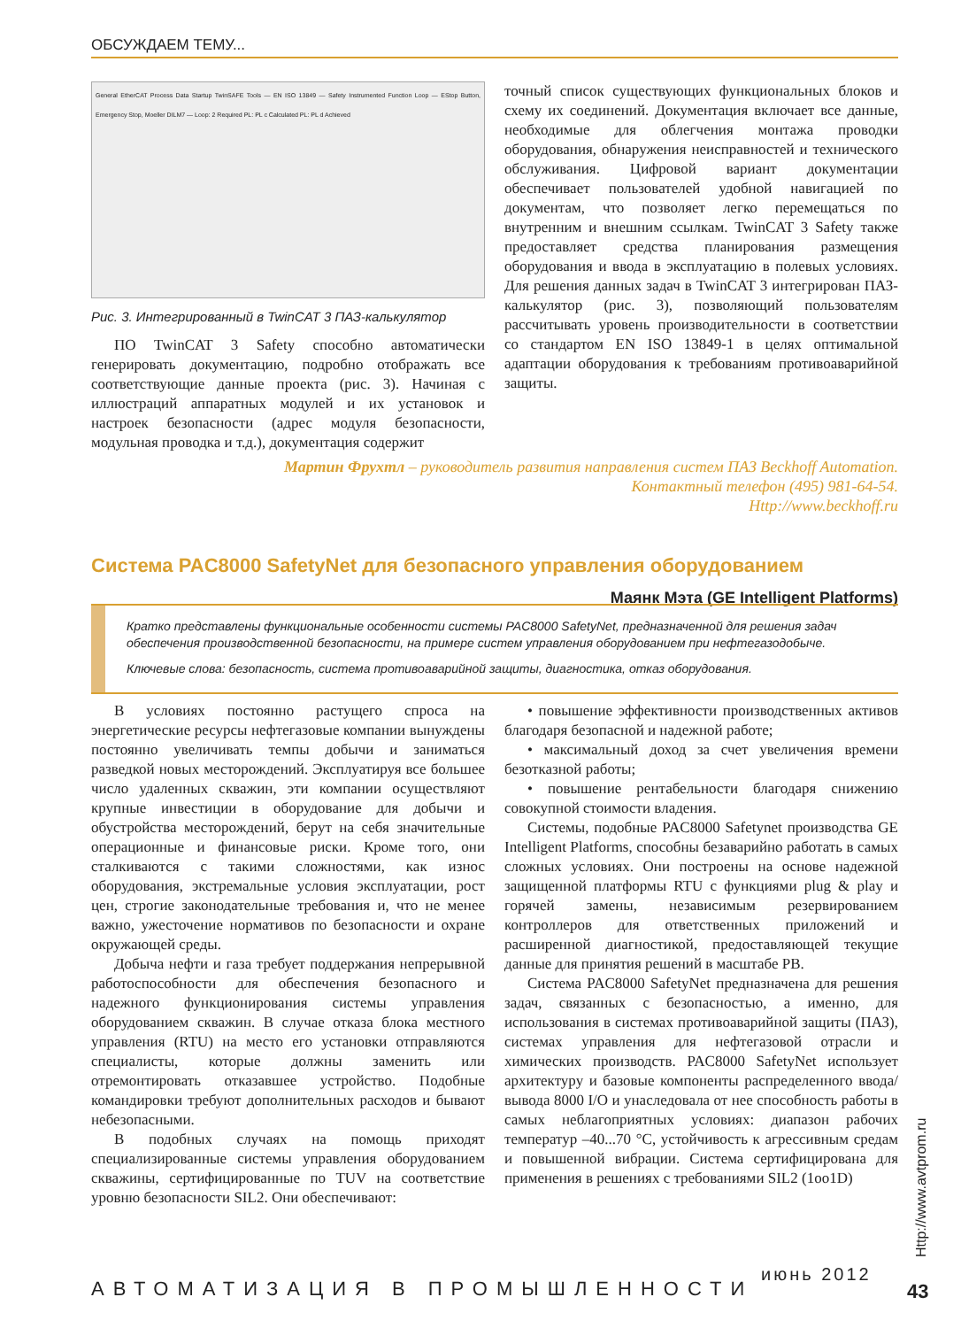ОБСУЖДАЕМ ТЕМУ...
General EtherCAT Process Data Startup TwinSAFE Tools — EN ISO 13849 — Safety Instrumented Function Loop — EStop Button, Emergency Stop, Moeller DILM7 — Loop: 2 Required PL: PL c Calculated PL: PL d Achieved
Рис. 3. Интегрированный в TwinCAT 3 ПАЗ-калькулятор
ПО TwinCAT 3 Safety способно автоматически генерировать документацию, подробно отображать все соответствующие данные проекта (рис. 3). Начиная с иллюстраций аппаратных модулей и их установок и настроек безопасности (адрес модуля безопасности, модульная проводка и т.д.), документация содержит
точный список существующих функциональных блоков и схему их соединений. Документация включает все данные, необходимые для облегчения монтажа проводки оборудования, обнаружения неисправностей и технического обслуживания. Цифровой вариант документации обеспечивает пользователей удобной навигацией по документам, что позволяет легко перемещаться по внутренним и внешним ссылкам. TwinCAT 3 Safety также предоставляет средства планирования размещения оборудования и ввода в эксплуатацию в полевых условиях. Для решения данных задач в TwinCAT 3 интегрирован ПАЗ-калькулятор (рис. 3), позволяющий пользователям рассчитывать уровень производительности в соответствии со стандартом EN ISO 13849-1 в целях оптимальной адаптации оборудования к требованиям противоаварийной защиты.
Мартин Фрухтл – руководитель развития направления систем ПАЗ Beckhoff Automation.
Контактный телефон (495) 981-64-54.
Http://www.beckhoff.ru
Система PAC8000 SafetyNet для безопасного управления оборудованием
Маянк Мэта (GE Intelligent Platforms)
Кратко представлены функциональные особенности системы PAC8000 SafetyNet, предназначенной для решения задач обеспечения производственной безопасности, на примере систем управления оборудованием при нефтегазодобыче.
Ключевые слова: безопасность, система противоаварийной защиты, диагностика, отказ оборудования.
В условиях постоянно растущего спроса на энергетические ресурсы нефтегазовые компании вынуждены постоянно увеличивать темпы добычи и заниматься разведкой новых месторождений. Эксплуатируя все большее число удаленных скважин, эти компании осуществляют крупные инвестиции в оборудование для добычи и обустройства месторождений, берут на себя значительные операционные и финансовые риски. Кроме того, они сталкиваются с такими сложностями, как износ оборудования, экстремальные условия эксплуатации, рост цен, строгие законодательные требования и, что не менее важно, ужесточение нормативов по безопасности и охране окружающей среды.
Добыча нефти и газа требует поддержания непрерывной работоспособности для обеспечения безопасного и надежного функционирования системы управления оборудованием скважин. В случае отказа блока местного управления (RTU) на место его установки отправляются специалисты, которые должны заменить или отремонтировать отказавшее устройство. Подобные командировки требуют дополнительных расходов и бывают небезопасными.
В подобных случаях на помощь приходят специализированные системы управления оборудованием скважины, сертифицированные по TUV на соответствие уровню безопасности SIL2. Они обеспечивают:
• повышение эффективности производственных активов благодаря безопасной и надежной работе;
• максимальный доход за счет увеличения времени безотказной работы;
• повышение рентабельности благодаря снижению совокупной стоимости владения.
Системы, подобные PAC8000 Safetynet производства GE Intelligent Platforms, способны безаварийно работать в самых сложных условиях. Они построены на основе надежной защищенной платформы RTU с функциями plug & play и горячей замены, независимым резервированием контроллеров для ответственных приложений и расширенной диагностикой, предоставляющей текущие данные для принятия решений в масштабе РВ.
Система PAC8000 SafetyNet предназначена для решения задач, связанных с безопасностью, а именно, для использования в системах противоаварийной защиты (ПАЗ), системах управления для нефтегазовой отрасли и химических производств. PAC8000 SafetyNet использует архитектуру и базовые компоненты распределенного ввода/вывода 8000 I/O и унаследовала от нее способность работы в самых неблагоприятных условиях: диапазон рабочих температур –40...70 °C, устойчивость к агрессивным средам и повышенной вибрации. Система сертифицирована для применения в решениях с требованиями SIL2 (1oo1D)
Http://www.avtprom.ru
июнь 2012
АВТОМАТИЗАЦИЯ В ПРОМЫШЛЕННОСТИ 43